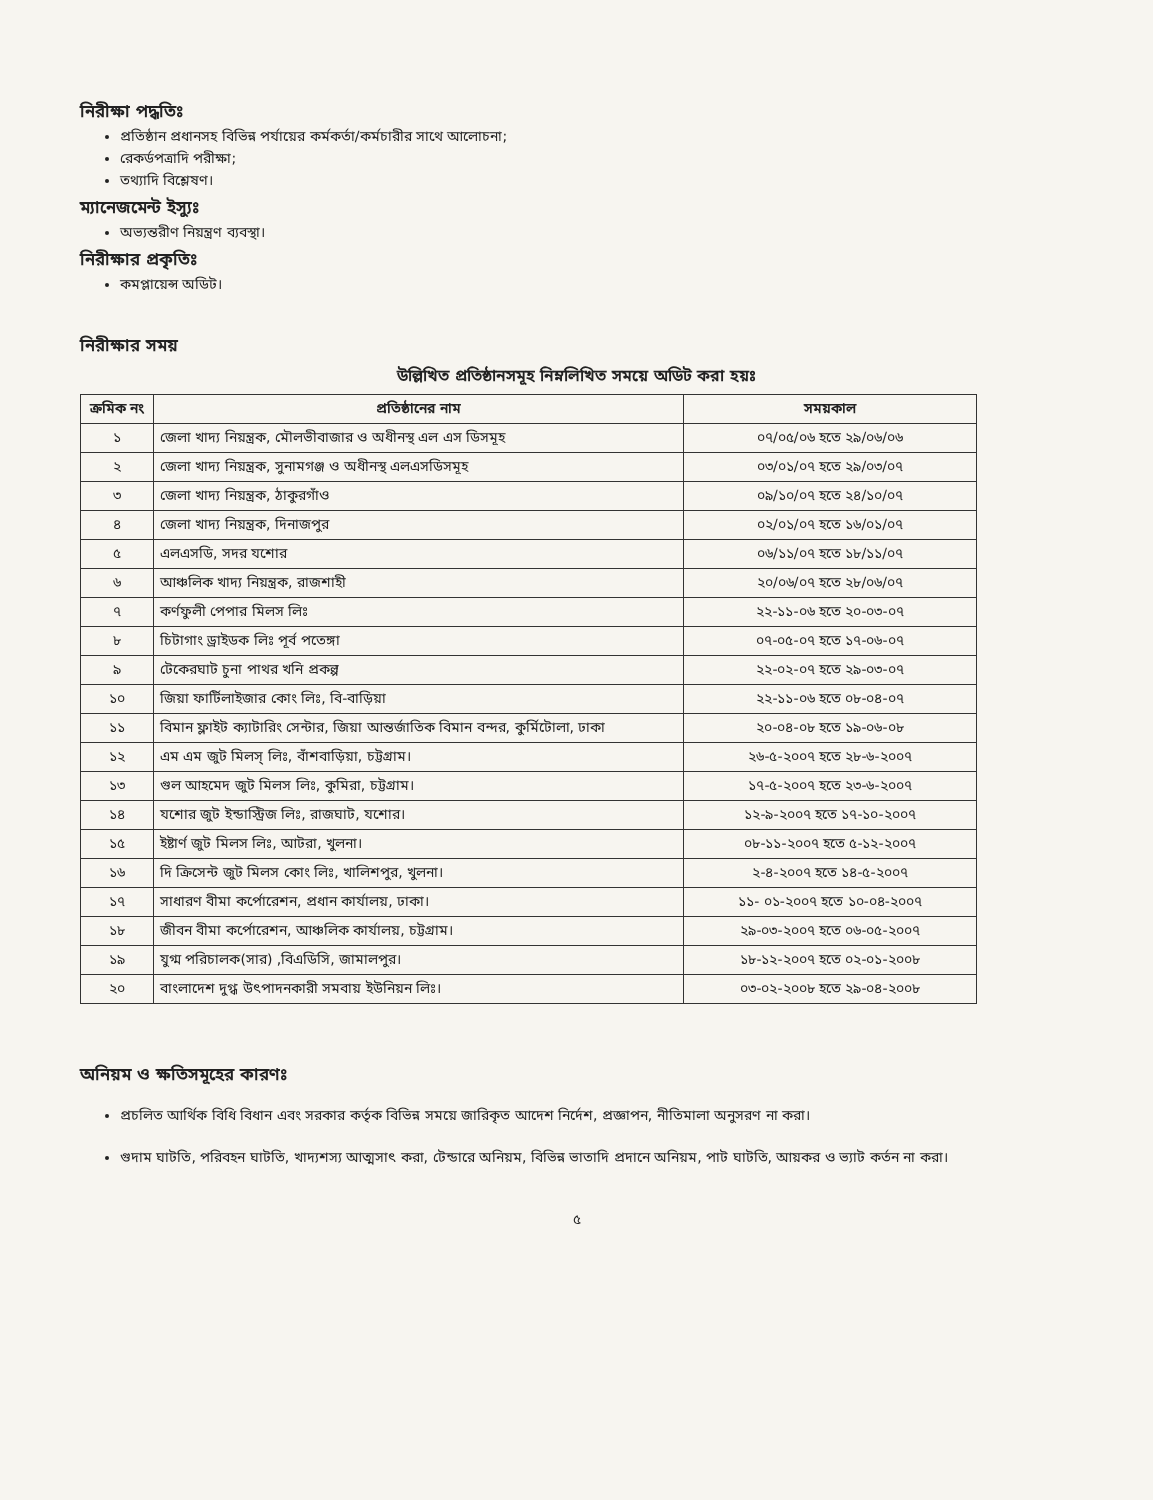নিরীক্ষা পদ্ধতিঃ
প্রতিষ্ঠান প্রধানসহ বিভিন্ন পর্যায়ের কর্মকর্তা/কর্মচারীর সাথে আলোচনা;
রেকর্ডপত্রাদি পরীক্ষা;
তথ্যাদি বিশ্লেষণ।
ম্যানেজমেন্ট ইস্যুঃ
অভ্যন্তরীণ নিয়ন্ত্রণ ব্যবস্থা।
নিরীক্ষার প্রকৃতিঃ
কমপ্লায়েন্স অডিট।
নিরীক্ষার সময়
উল্লিখিত প্রতিষ্ঠানসমূহ নিম্নলিখিত সময়ে অডিট করা হয়ঃ
| ক্রমিক নং | প্রতিষ্ঠানের নাম | সময়কাল |
| --- | --- | --- |
| ১ | জেলা খাদ্য নিয়ন্ত্রক, মৌলভীবাজার ও অধীনস্থ এল এস ডিসমূহ | ০৭/০৫/০৬ হতে ২৯/০৬/০৬ |
| ২ | জেলা খাদ্য নিয়ন্ত্রক, সুনামগঞ্জ ও অধীনস্থ এলএসডিসমূহ | ০৩/০১/০৭ হতে ২৯/০৩/০৭ |
| ৩ | জেলা খাদ্য নিয়ন্ত্রক, ঠাকুরগাঁও | ০৯/১০/০৭ হতে ২৪/১০/০৭ |
| ৪ | জেলা খাদ্য নিয়ন্ত্রক, দিনাজপুর | ০২/০১/০৭ হতে ১৬/০১/০৭ |
| ৫ | এলএসডি, সদর যশোর | ০৬/১১/০৭ হতে ১৮/১১/০৭ |
| ৬ | আঞ্চলিক খাদ্য নিয়ন্ত্রক, রাজশাহী | ২০/০৬/০৭ হতে ২৮/০৬/০৭ |
| ৭ | কর্ণফুলী পেপার মিলস লিঃ | ২২-১১-০৬ হতে ২০-০৩-০৭ |
| ৮ | চিটাগাং ড্রাইডক লিঃ পূর্ব পতেঙ্গা | ০৭-০৫-০৭ হতে ১৭-০৬-০৭ |
| ৯ | টেকেরঘাট চুনা পাথর খনি প্রকল্প | ২২-০২-০৭ হতে ২৯-০৩-০৭ |
| ১০ | জিয়া ফার্টিলাইজার কোং লিঃ, বি-বাড়িয়া | ২২-১১-০৬ হতে ০৮-০৪-০৭ |
| ১১ | বিমান ফ্লাইট ক্যাটারিং সেন্টার, জিয়া আন্তর্জাতিক বিমান বন্দর, কুর্মিটোলা, ঢাকা | ২০-০৪-০৮ হতে ১৯-০৬-০৮ |
| ১২ | এম এম জুট মিলস্ লিঃ, বাঁশবাড়িয়া, চট্টগ্রাম। | ২৬-৫-২০০৭ হতে ২৮-৬-২০০৭ |
| ১৩ | গুল আহমেদ জুট মিলস লিঃ, কুমিরা, চট্টগ্রাম। | ১৭-৫-২০০৭ হতে ২৩-৬-২০০৭ |
| ১৪ | যশোর জুট ইন্ডাস্ট্রিজ লিঃ, রাজঘাট, যশোর। | ১২-৯-২০০৭ হতে ১৭-১০-২০০৭ |
| ১৫ | ইষ্টার্ণ জুট মিলস লিঃ, আটরা, খুলনা। | ০৮-১১-২০০৭ হতে ৫-১২-২০০৭ |
| ১৬ | দি ক্রিসেন্ট জুট মিলস কোং লিঃ, খালিশপুর, খুলনা। | ২-৪-২০০৭ হতে ১৪-৫-২০০৭ |
| ১৭ | সাধারণ বীমা কর্পোরেশন, প্রধান কার্যালয়, ঢাকা। | ১১- ০১-২০০৭ হতে ১০-০৪-২০০৭ |
| ১৮ | জীবন বীমা কর্পোরেশন, আঞ্চলিক কার্যালয়, চট্টগ্রাম। | ২৯-০৩-২০০৭ হতে ০৬-০৫-২০০৭ |
| ১৯ | যুগ্ম পরিচালক(সার) ,বিএডিসি, জামালপুর। | ১৮-১২-২০০৭ হতে ০২-০১-২০০৮ |
| ২০ | বাংলাদেশ দুগ্ধ উৎপাদনকারী সমবায় ইউনিয়ন লিঃ। | ০৩-০২-২০০৮ হতে ২৯-০৪-২০০৮ |
অনিয়ম ও ক্ষতিসমূহের কারণঃ
প্রচলিত আর্থিক বিধি বিধান এবং সরকার কর্তৃক বিভিন্ন সময়ে জারিকৃত আদেশ নির্দেশ, প্রজ্ঞাপন, নীতিমালা অনুসরণ না করা।
গুদাম ঘাটতি, পরিবহন ঘাটতি, খাদ্যশস্য আত্মসাৎ করা, টেন্ডারে অনিয়ম, বিভিন্ন ভাতাদি প্রদানে অনিয়ম, পাট ঘাটতি, আয়কর ও ভ্যাট কর্তন না করা।
৫